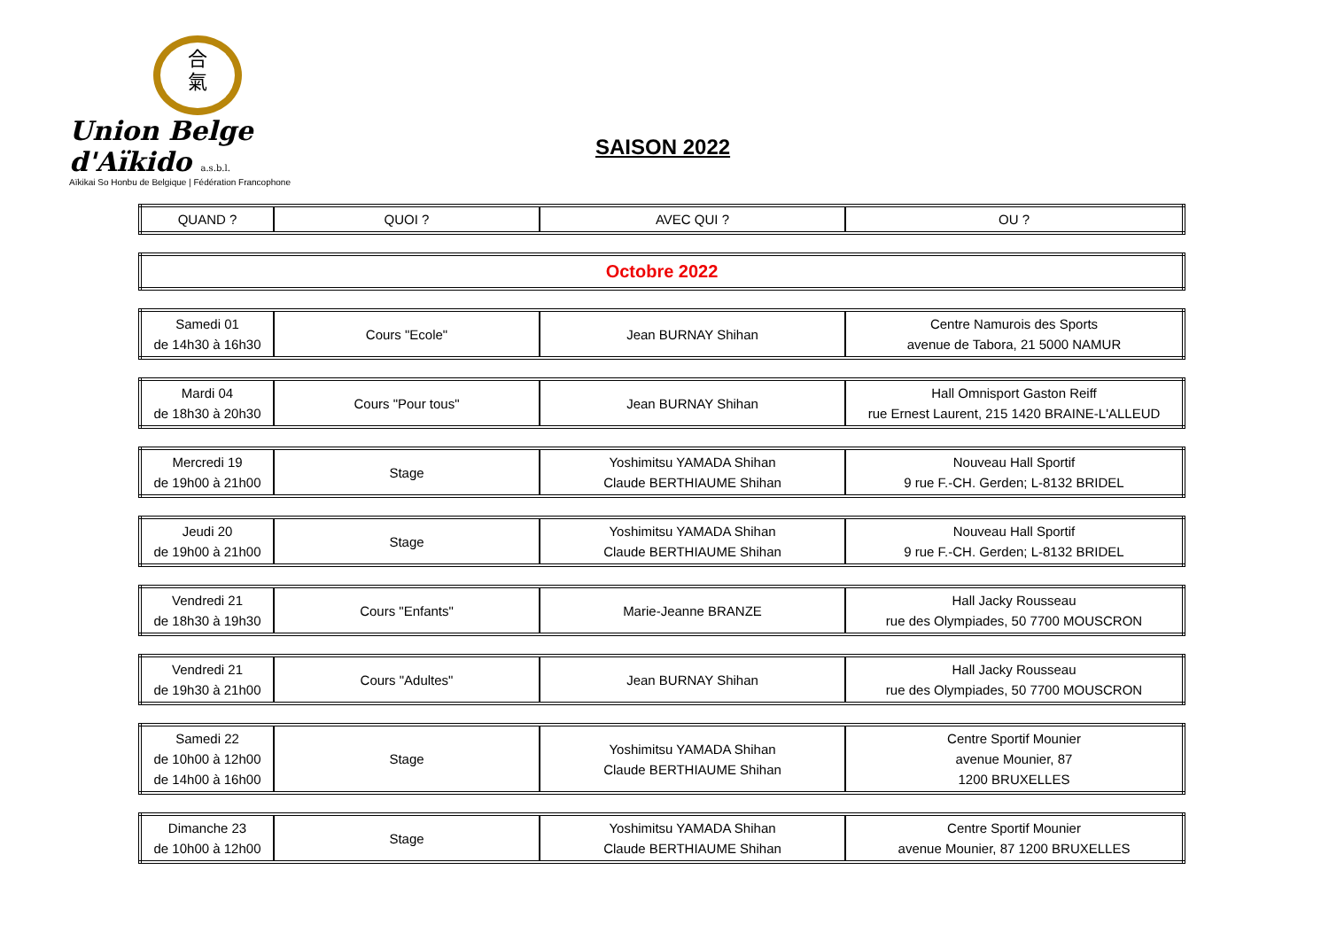合
氣
Union Belge d'Aïkido a.s.b.l.
Aïkikai So Honbu de Belgique | Fédération Francophone
SAISON 2022
| QUAND ? | QUOI ? | AVEC QUI ? | OU ? |
| --- | --- | --- | --- |
| Octobre 2022 |
| Samedi 01 de 14h30 à 16h30 | Cours "Ecole" | Jean BURNAY Shihan | Centre Namurois des Sports avenue de Tabora, 21 5000 NAMUR |
| Mardi 04 de 18h30 à 20h30 | Cours "Pour tous" | Jean BURNAY Shihan | Hall Omnisport Gaston Reiff rue Ernest Laurent, 215 1420 BRAINE-L'ALLEUD |
| Mercredi 19 de 19h00 à 21h00 | Stage | Yoshimitsu YAMADA Shihan Claude BERTHIAUME Shihan | Nouveau Hall Sportif 9 rue F.-CH. Gerden; L-8132 BRIDEL |
| Jeudi 20 de 19h00 à 21h00 | Stage | Yoshimitsu YAMADA Shihan Claude BERTHIAUME Shihan | Nouveau Hall Sportif 9 rue F.-CH. Gerden; L-8132 BRIDEL |
| Vendredi 21 de 18h30 à 19h30 | Cours "Enfants" | Marie-Jeanne BRANZE | Hall Jacky Rousseau rue des Olympiades, 50 7700 MOUSCRON |
| Vendredi 21 de 19h30 à 21h00 | Cours "Adultes" | Jean BURNAY Shihan | Hall Jacky Rousseau rue des Olympiades, 50 7700 MOUSCRON |
| Samedi 22 de 10h00 à 12h00 de 14h00 à 16h00 | Stage | Yoshimitsu YAMADA Shihan Claude BERTHIAUME Shihan | Centre Sportif Mounier avenue Mounier, 87 1200 BRUXELLES |
| Dimanche 23 de 10h00 à 12h00 | Stage | Yoshimitsu YAMADA Shihan Claude BERTHIAUME Shihan | Centre Sportif Mounier avenue Mounier, 87 1200 BRUXELLES |